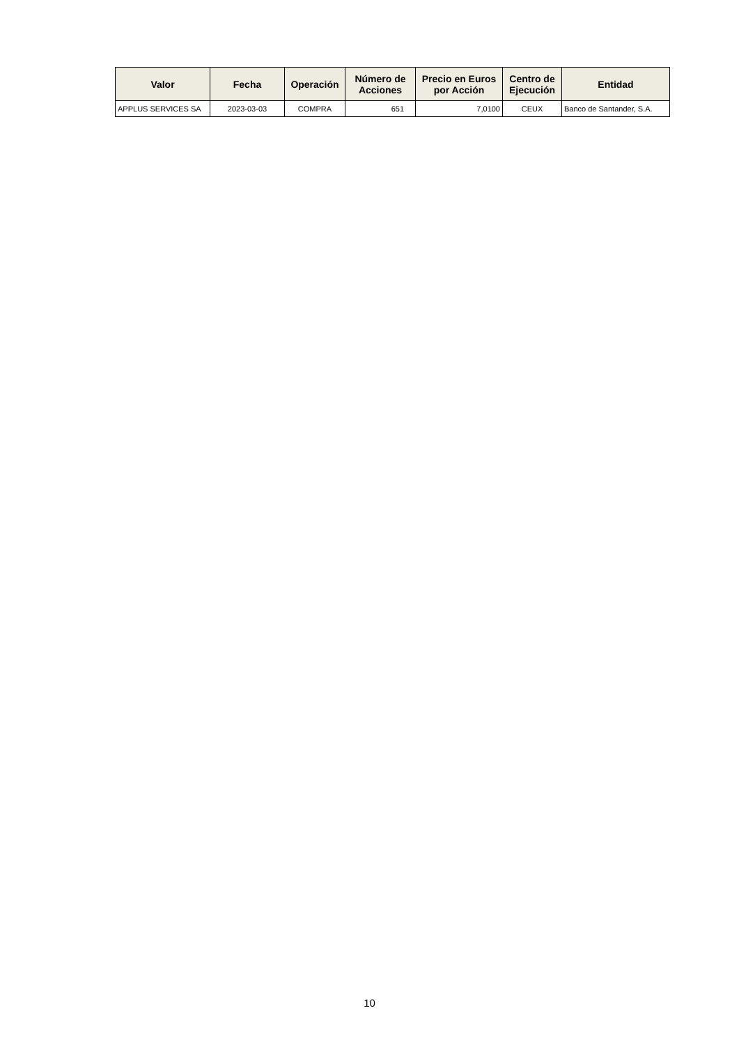| Valor | Fecha | Operación | Número de Acciones | Precio en Euros por Acción | Centro de Ejecución | Entidad |
| --- | --- | --- | --- | --- | --- | --- |
| APPLUS SERVICES SA | 2023-03-03 | COMPRA | 651 | 7,0100 | CEUX | Banco de Santander, S.A. |
10